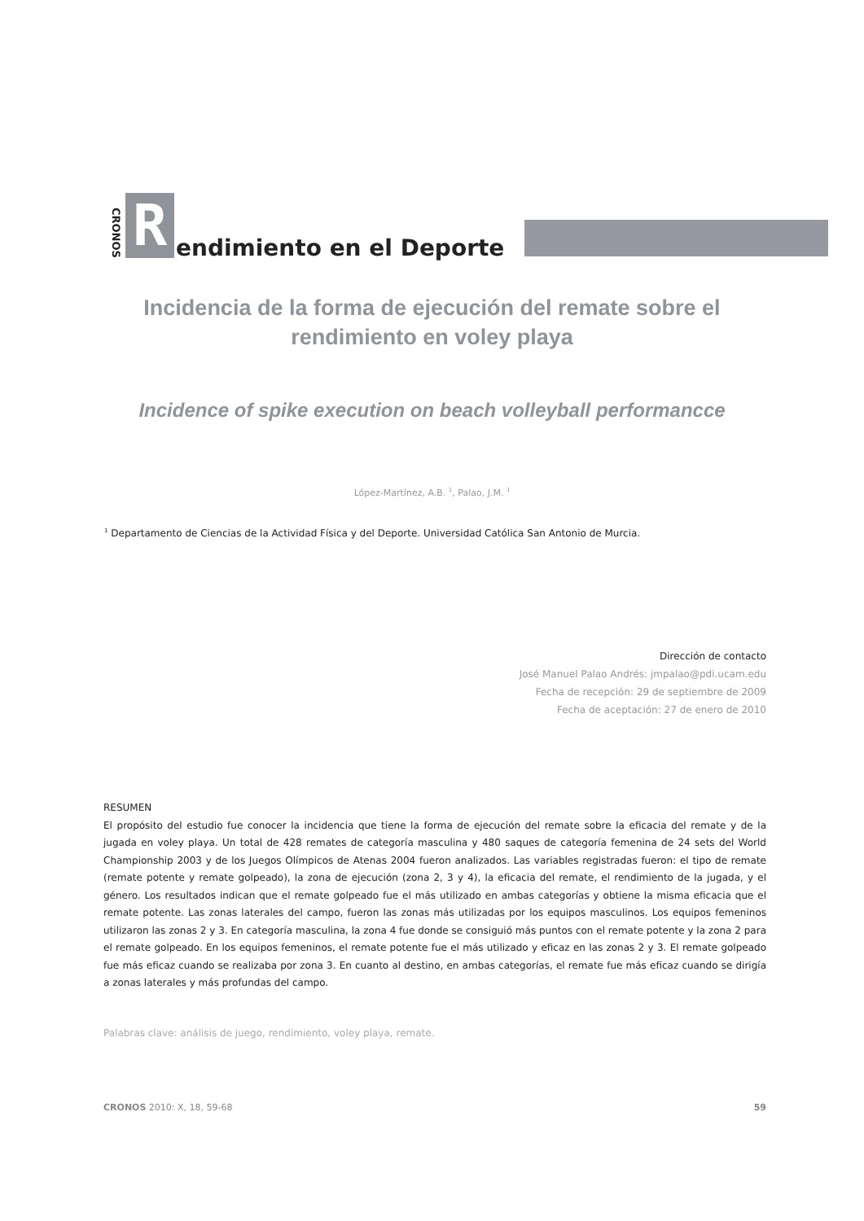CRONOS
R
endimiento en el Deporte
Incidencia de la forma de ejecución del remate sobre el rendimiento en voley playa
Incidence of spike execution on beach volleyball performancce
López-Martínez, A.B. <sup>1</sup>, Palao, J.M. <sup>1</sup>
<sup>1</sup> Departamento de Ciencias de la Actividad Física y del Deporte. Universidad Católica San Antonio de Murcia.
Dirección de contacto
José Manuel Palao Andrés: jmpalao@pdi.ucam.edu
Fecha de recepción: 29 de septiembre de 2009
Fecha de aceptación: 27 de enero de 2010
RESUMEN
El propósito del estudio fue conocer la incidencia que tiene la forma de ejecución del remate sobre la eficacia del remate y de la jugada en voley playa. Un total de 428 remates de categoría masculina y 480 saques de categoría femenina de 24 sets del World Championship 2003 y de los Juegos Olímpicos de Atenas 2004 fueron analizados. Las variables registradas fueron: el tipo de remate (remate potente y remate golpeado), la zona de ejecución (zona 2, 3 y 4), la eficacia del remate, el rendimiento de la jugada, y el género. Los resultados indican que el remate golpeado fue el más utilizado en ambas categorías y obtiene la misma eficacia que el remate potente. Las zonas laterales del campo, fueron las zonas más utilizadas por los equipos masculinos. Los equipos femeninos utilizaron las zonas 2 y 3. En categoría masculina, la zona 4 fue donde se consiguió más puntos con el remate potente y la zona 2 para el remate golpeado. En los equipos femeninos, el remate potente fue el más utilizado y eficaz en las zonas 2 y 3. El remate golpeado fue más eficaz cuando se realizaba por zona 3. En cuanto al destino, en ambas categorías, el remate fue más eficaz cuando se dirigía a zonas laterales y más profundas del campo.
Palabras clave: análisis de juego, rendimiento, voley playa, remate.
CRONOS 2010: X, 18, 59-68 59